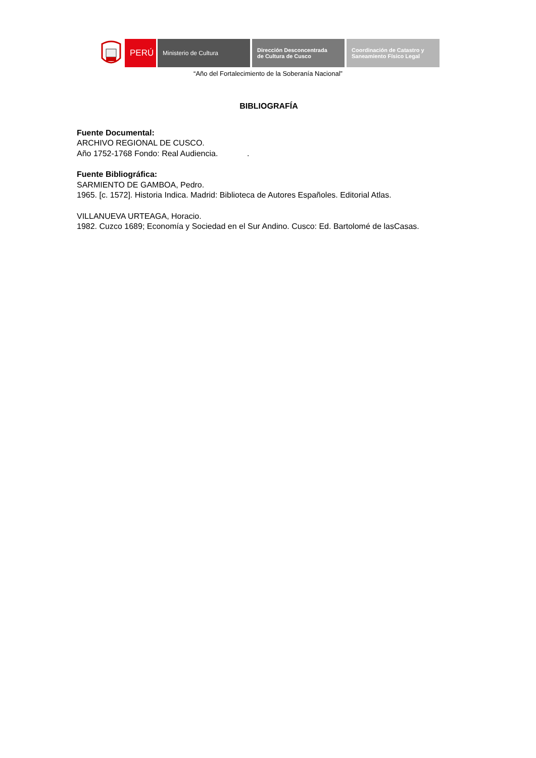PERÚ
Ministerio de Cultura Dirección Desconcentrada
de Cultura de Cusco
Coordinación de Catastro y
Saneamiento Físico Legal
“Año del Fortalecimiento de la Soberanía Nacional”
BIBLIOGRAFÍA
Fuente Documental:
ARCHIVO REGIONAL DE CUSCO.
Año 1752-1768 Fondo: Real Audiencia. .
Fuente Bibliográfica:
SARMIENTO DE GAMBOA, Pedro.
1965. [c. 1572]. Historia Indica. Madrid: Biblioteca de Autores Españoles. Editorial Atlas.
VILLANUEVA URTEAGA, Horacio.
1982. Cuzco 1689; Economía y Sociedad en el Sur Andino. Cusco: Ed. Bartolomé de lasCasas.